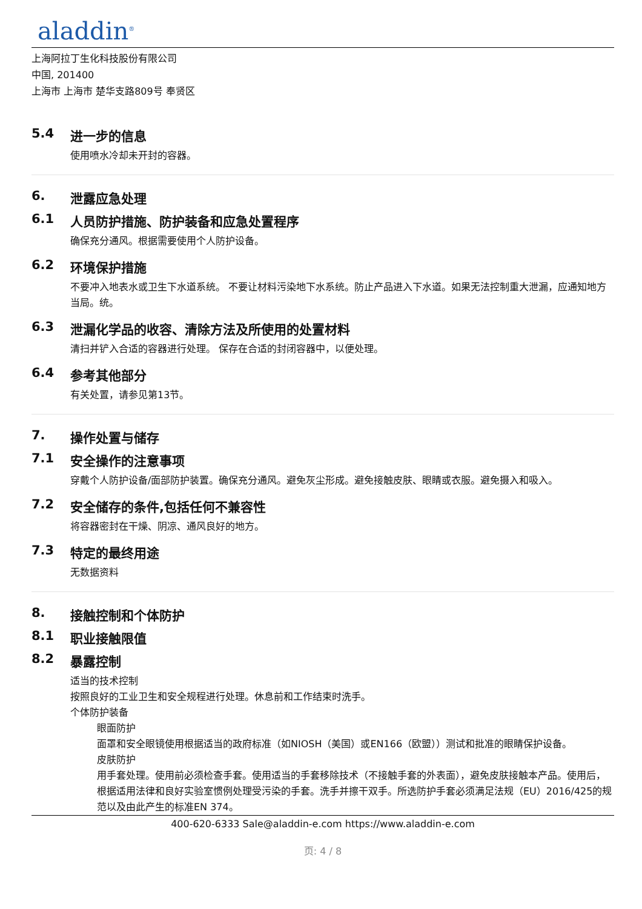aladdin<sup>®</sup>
上海阿拉丁生化科技股份有限公司
中国, 201400
上海市 上海市 楚华支路809号 奉贤区
5.4 进一步的信息
使用喷水冷却未开封的容器。
6. 泄露应急处理
6.1 人员防护措施、防护装备和应急处置程序
确保充分通风。根据需要使用个人防护设备。
6.2 环境保护措施
不要冲入地表水或卫生下水道系统。 不要让材料污染地下水系统。防止产品进入下水道。如果无法控制重大泄漏，应通知地方当局。统。
6.3 泄漏化学品的收容、清除方法及所使用的处置材料
清扫并铲入合适的容器进行处理。 保存在合适的封闭容器中，以便处理。
6.4 参考其他部分
有关处置，请参见第13节。
7. 操作处置与储存
7.1 安全操作的注意事项
穿戴个人防护设备/面部防护装置。确保充分通风。避免灰尘形成。避免接触皮肤、眼睛或衣服。避免摄入和吸入。
7.2 安全储存的条件,包括任何不兼容性
将容器密封在干燥、阴凉、通风良好的地方。
7.3 特定的最终用途
无数据资料
8. 接触控制和个体防护
8.1 职业接触限值
8.2 暴露控制
适当的技术控制
按照良好的工业卫生和安全规程进行处理。休息前和工作结束时洗手。
个体防护装备
眼面防护
面罩和安全眼镜使用根据适当的政府标准（如NIOSH（美国）或EN166（欧盟））测试和批准的眼睛保护设备。
皮肤防护
用手套处理。使用前必须检查手套。使用适当的手套移除技术（不接触手套的外表面），避免皮肤接触本产品。使用后，根据适用法律和良好实验室惯例处理受污染的手套。洗手并擦干双手。所选防护手套必须满足法规（EU）2016/425的规范以及由此产生的标准EN 374。
400-620-6333 Sale@aladdin-e.com https://www.aladdin-e.com
页: 4 / 8